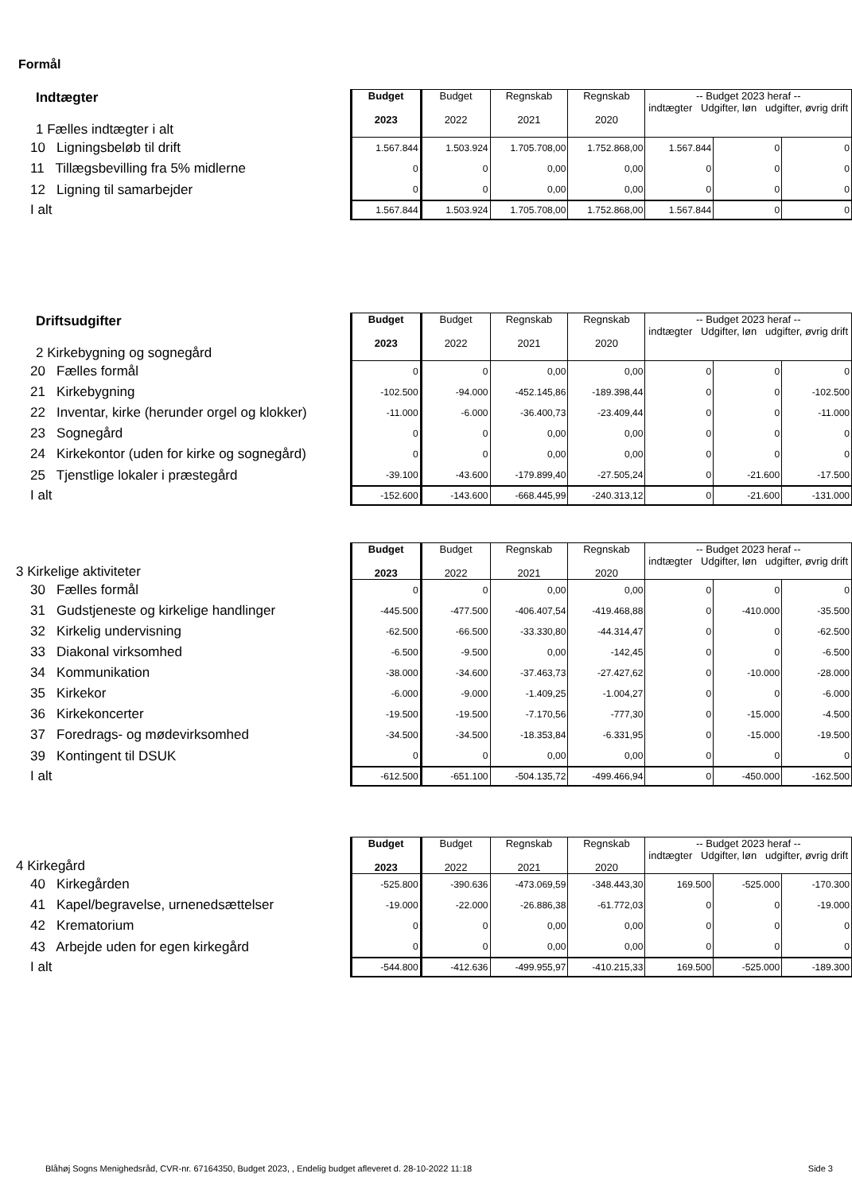Formål
| Indtægter 1 Fælles indtægter i alt | Budget 2023 | Budget 2022 | Regnskab 2021 | Regnskab 2020 | -- Budget 2023 heraf -- indtægter Udgifter, løn udgifter, øvrig drift | | |
| 10 Ligningsbeløb til drift | 1.567.844 | 1.503.924 | 1.705.708,00 | 1.752.868,00 | 1.567.844 | 0 | 0 |
| 11 Tillægsbevilling fra 5% midlerne | 0 | 0 | 0,00 | 0,00 | 0 | 0 | 0 |
| 12 Ligning til samarbejder | 0 | 0 | 0,00 | 0,00 | 0 | 0 | 0 |
| I alt | 1.567.844 | 1.503.924 | 1.705.708,00 | 1.752.868,00 | 1.567.844 | 0 | 0 |
| Driftsudgifter 2 Kirkebygning og sognegård | Budget 2023 | Budget 2022 | Regnskab 2021 | Regnskab 2020 | -- Budget 2023 heraf -- indtægter Udgifter, løn udgifter, øvrig drift | | |
| 20 Fælles formål | 0 | 0 | 0,00 | 0,00 | 0 | 0 | 0 |
| 21 Kirkebygning | -102.500 | -94.000 | -452.145,86 | -189.398,44 | 0 | 0 | -102.500 |
| 22 Inventar, kirke (herunder orgel og klokker) | -11.000 | -6.000 | -36.400,73 | -23.409,44 | 0 | 0 | -11.000 |
| 23 Sognegård | 0 | 0 | 0,00 | 0,00 | 0 | 0 | 0 |
| 24 Kirkekontor (uden for kirke og sognegård) | 0 | 0 | 0,00 | 0,00 | 0 | 0 | 0 |
| 25 Tjenstlige lokaler i præstegård | -39.100 | -43.600 | -179.899,40 | -27.505,24 | 0 | -21.600 | -17.500 |
| I alt | -152.600 | -143.600 | -668.445,99 | -240.313,12 | 0 | -21.600 | -131.000 |
| 3 Kirkelige aktiviteter | Budget 2023 | Budget 2022 | Regnskab 2021 | Regnskab 2020 | -- Budget 2023 heraf -- indtægter Udgifter, løn udgifter, øvrig drift | | |
| 30 Fælles formål | 0 | 0 | 0,00 | 0,00 | 0 | 0 | 0 |
| 31 Gudstjeneste og kirkelige handlinger | -445.500 | -477.500 | -406.407,54 | -419.468,88 | 0 | -410.000 | -35.500 |
| 32 Kirkelig undervisning | -62.500 | -66.500 | -33.330,80 | -44.314,47 | 0 | 0 | -62.500 |
| 33 Diakonal virksomhed | -6.500 | -9.500 | 0,00 | -142,45 | 0 | 0 | -6.500 |
| 34 Kommunikation | -38.000 | -34.600 | -37.463,73 | -27.427,62 | 0 | -10.000 | -28.000 |
| 35 Kirkekor | -6.000 | -9.000 | -1.409,25 | -1.004,27 | 0 | 0 | -6.000 |
| 36 Kirkekoncerter | -19.500 | -19.500 | -7.170,56 | -777,30 | 0 | -15.000 | -4.500 |
| 37 Foredrags- og mødevirksomhed | -34.500 | -34.500 | -18.353,84 | -6.331,95 | 0 | -15.000 | -19.500 |
| 39 Kontingent til DSUK | 0 | 0 | 0,00 | 0,00 | 0 | 0 | 0 |
| I alt | -612.500 | -651.100 | -504.135,72 | -499.466,94 | 0 | -450.000 | -162.500 |
| 4 Kirkegård | Budget 2023 | Budget 2022 | Regnskab 2021 | Regnskab 2020 | -- Budget 2023 heraf -- indtægter Udgifter, løn udgifter, øvrig drift | | |
| 40 Kirkegården | -525.800 | -390.636 | -473.069,59 | -348.443,30 | 169.500 | -525.000 | -170.300 |
| 41 Kapel/begravelse, urnenedsættelser | -19.000 | -22.000 | -26.886,38 | -61.772,03 | 0 | 0 | -19.000 |
| 42 Krematorium | 0 | 0 | 0,00 | 0,00 | 0 | 0 | 0 |
| 43 Arbejde uden for egen kirkegård | 0 | 0 | 0,00 | 0,00 | 0 | 0 | 0 |
| I alt | -544.800 | -412.636 | -499.955,97 | -410.215,33 | 169.500 | -525.000 | -189.300 |
Blåhøj Sogns Menighedsråd, CVR-nr. 67164350, Budget 2023, , Endelig budget afleveret d. 28-10-2022 11:18 Side 3